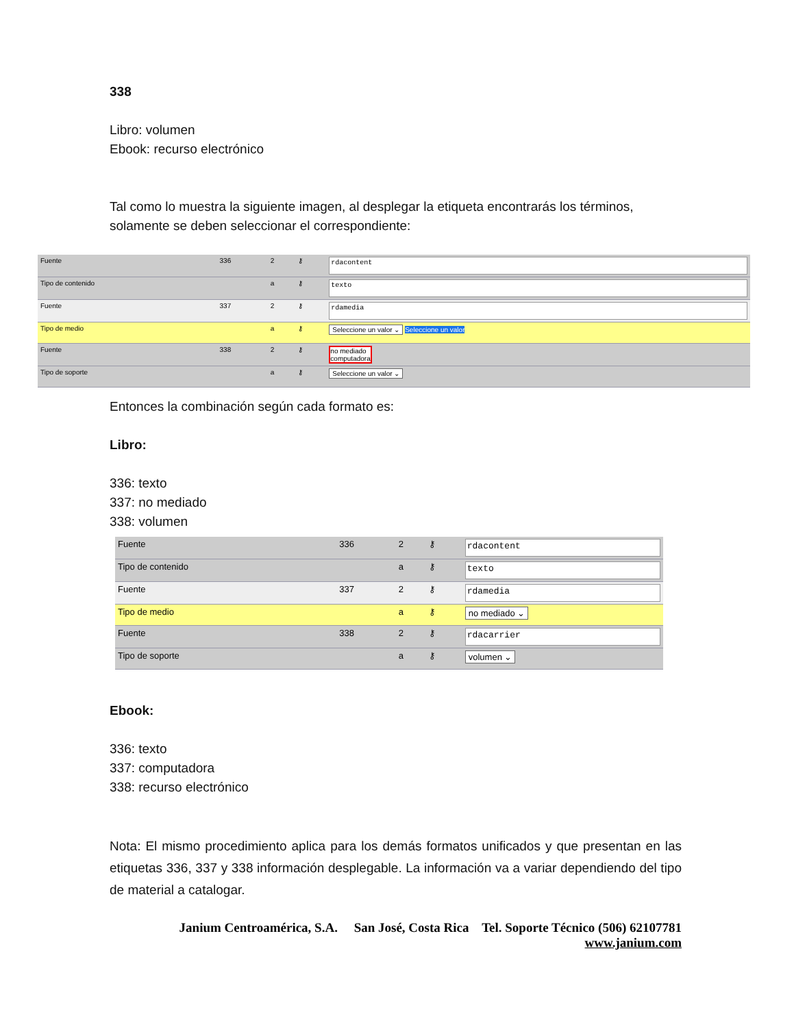338
Libro: volumen
Ebook: recurso electrónico
Tal como lo muestra la siguiente imagen, al desplegar la etiqueta encontrarás los términos, solamente se deben seleccionar el correspondiente:
| Fuente | 336 | 2 | ⚷ | rdacontent |
| Tipo de contenido | | a | ⚷ | texto |
| Fuente | 337 | 2 | ⚷ | rdamedia |
| Tipo de medio | | a | ⚷ | Seleccione un valor ⌄ Seleccione un valor |
| Fuente | 338 | 2 | ⚷ | no mediado computadora |
| Tipo de soporte | | a | ⚷ | Seleccione un valor ⌄ |
Entonces la combinación según cada formato es:
Libro:
336: texto
337: no mediado
338: volumen
| Fuente | 336 | 2 | ⚷ | rdacontent |
| Tipo de contenido | | a | ⚷ | texto |
| Fuente | 337 | 2 | ⚷ | rdamedia |
| Tipo de medio | | a | ⚷ | no mediado ⌄ |
| Fuente | 338 | 2 | ⚷ | rdacarrier |
| Tipo de soporte | | a | ⚷ | volumen ⌄ |
Ebook:
336: texto
337: computadora
338: recurso electrónico
Nota: El mismo procedimiento aplica para los demás formatos unificados y que presentan en las etiquetas 336, 337 y 338 información desplegable. La información va a variar dependiendo del tipo de material a catalogar.
Janium Centroamérica, S.A. San José, Costa Rica Tel. Soporte Técnico (506) 62107781
www.janium.com